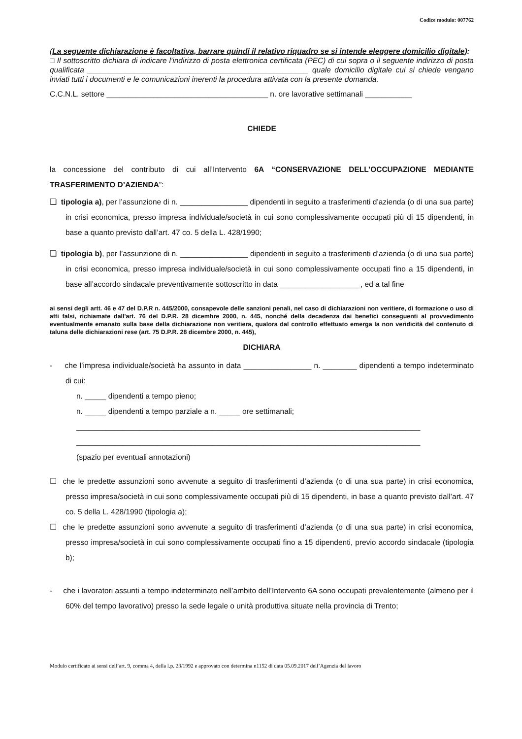Codice modulo: 007762
(La seguente dichiarazione è facoltativa, barrare quindi il relativo riquadro se si intende eleggere domicilio digitale):
□ Il sottoscritto dichiara di indicare l’indirizzo di posta elettronica certificata (PEC) di cui sopra o il seguente indirizzo di posta qualificata ____________________________________________________ quale domicilio digitale cui si chiede vengano inviati tutti i documenti e le comunicazioni inerenti la procedura attivata con la presente domanda.
C.C.N.L. settore ______________________________________ n. ore lavorative settimanali ___________
CHIEDE
la concessione del contributo di cui all’Intervento 6A “CONSERVAZIONE DELL’OCCUPAZIONE MEDIANTE TRASFERIMENTO D’AZIENDA”:
❑ tipologia a), per l’assunzione di n. ________________ dipendenti in seguito a trasferimenti d’azienda (o di una sua parte) in crisi economica, presso impresa individuale/società in cui sono complessivamente occupati più di 15 dipendenti, in base a quanto previsto dall’art. 47 co. 5 della L. 428/1990;
❑ tipologia b), per l’assunzione di n. ________________ dipendenti in seguito a trasferimenti d’azienda (o di una sua parte) in crisi economica, presso impresa individuale/società in cui sono complessivamente occupati fino a 15 dipendenti, in base all’accordo sindacale preventivamente sottoscritto in data ___________________, ed a tal fine
ai sensi degli artt. 46 e 47 del D.P.R n. 445/2000, consapevole delle sanzioni penali, nel caso di dichiarazioni non veritiere, di formazione o uso di atti falsi, richiamate dall'art. 76 del D.P.R. 28 dicembre 2000, n. 445, nonché della decadenza dai benefici conseguenti al provvedimento eventualmente emanato sulla base della dichiarazione non veritiera, qualora dal controllo effettuato emerga la non veridicità del contenuto di taluna delle dichiarazioni rese (art. 75 D.P.R. 28 dicembre 2000, n. 445),
DICHIARA
- che l’impresa individuale/società ha assunto in data ________________ n. ________ dipendenti a tempo indeterminato di cui:
n. _____ dipendenti a tempo pieno;
n. _____ dipendenti a tempo parziale a n. _____ ore settimanali;
_________________________________________________________________________________
_________________________________________________________________________________
(spazio per eventuali annotazioni)
☐ che le predette assunzioni sono avvenute a seguito di trasferimenti d’azienda (o di una sua parte) in crisi economica, presso impresa/società in cui sono complessivamente occupati più di 15 dipendenti, in base a quanto previsto dall’art. 47 co. 5 della L. 428/1990 (tipologia a);
☐ che le predette assunzioni sono avvenute a seguito di trasferimenti d’azienda (o di una sua parte) in crisi economica, presso impresa/società in cui sono complessivamente occupati fino a 15 dipendenti, previo accordo sindacale (tipologia b);
- che i lavoratori assunti a tempo indeterminato nell’ambito dell’Intervento 6A sono occupati prevalentemente (almeno per il 60% del tempo lavorativo) presso la sede legale o unità produttiva situate nella provincia di Trento;
Modulo certificato ai sensi dell’art. 9, comma 4, della l.p. 23/1992 e approvato con determina n1152 di data 05.09.2017 dell’Agenzia del lavoro